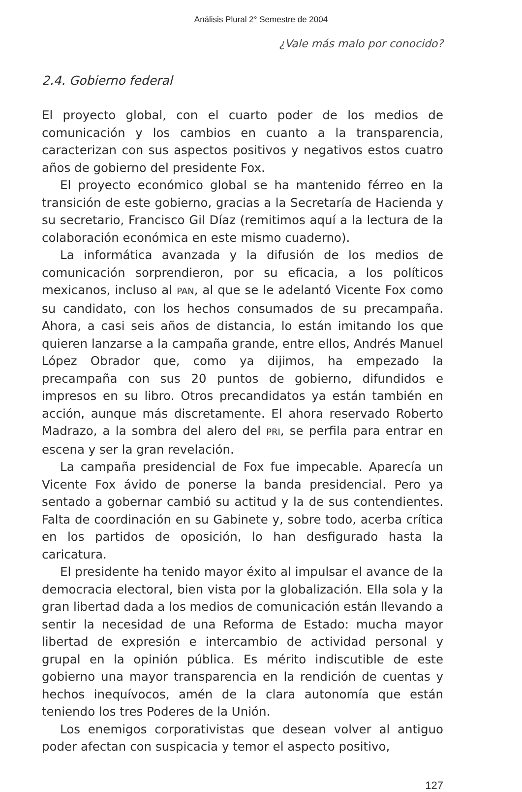Análisis Plural 2° Semestre de 2004
¿Vale más malo por conocido?
2.4. Gobierno federal
El proyecto global, con el cuarto poder de los medios de comunicación y los cambios en cuanto a la transparencia, caracterizan con sus aspectos positivos y negativos estos cuatro años de gobierno del presidente Fox.
El proyecto económico global se ha mantenido férreo en la transición de este gobierno, gracias a la Secretaría de Hacienda y su secretario, Francisco Gil Díaz (remitimos aquí a la lectura de la colaboración económica en este mismo cuaderno).
La informática avanzada y la difusión de los medios de comunicación sorprendieron, por su eficacia, a los políticos mexicanos, incluso al PAN, al que se le adelantó Vicente Fox como su candidato, con los hechos consumados de su precampaña. Ahora, a casi seis años de distancia, lo están imitando los que quieren lanzarse a la campaña grande, entre ellos, Andrés Manuel López Obrador que, como ya dijimos, ha empezado la precampaña con sus 20 puntos de gobierno, difundidos e impresos en su libro. Otros precandidatos ya están también en acción, aunque más discretamente. El ahora reservado Roberto Madrazo, a la sombra del alero del PRI, se perfila para entrar en escena y ser la gran revelación.
La campaña presidencial de Fox fue impecable. Aparecía un Vicente Fox ávido de ponerse la banda presidencial. Pero ya sentado a gobernar cambió su actitud y la de sus contendientes. Falta de coordinación en su Gabinete y, sobre todo, acerba crítica en los partidos de oposición, lo han desfigurado hasta la caricatura.
El presidente ha tenido mayor éxito al impulsar el avance de la democracia electoral, bien vista por la globalización. Ella sola y la gran libertad dada a los medios de comunicación están llevando a sentir la necesidad de una Reforma de Estado: mucha mayor libertad de expresión e intercambio de actividad personal y grupal en la opinión pública. Es mérito indiscutible de este gobierno una mayor transparencia en la rendición de cuentas y hechos inequívocos, amén de la clara autonomía que están teniendo los tres Poderes de la Unión.
Los enemigos corporativistas que desean volver al antiguo poder afectan con suspicacia y temor el aspecto positivo,
127